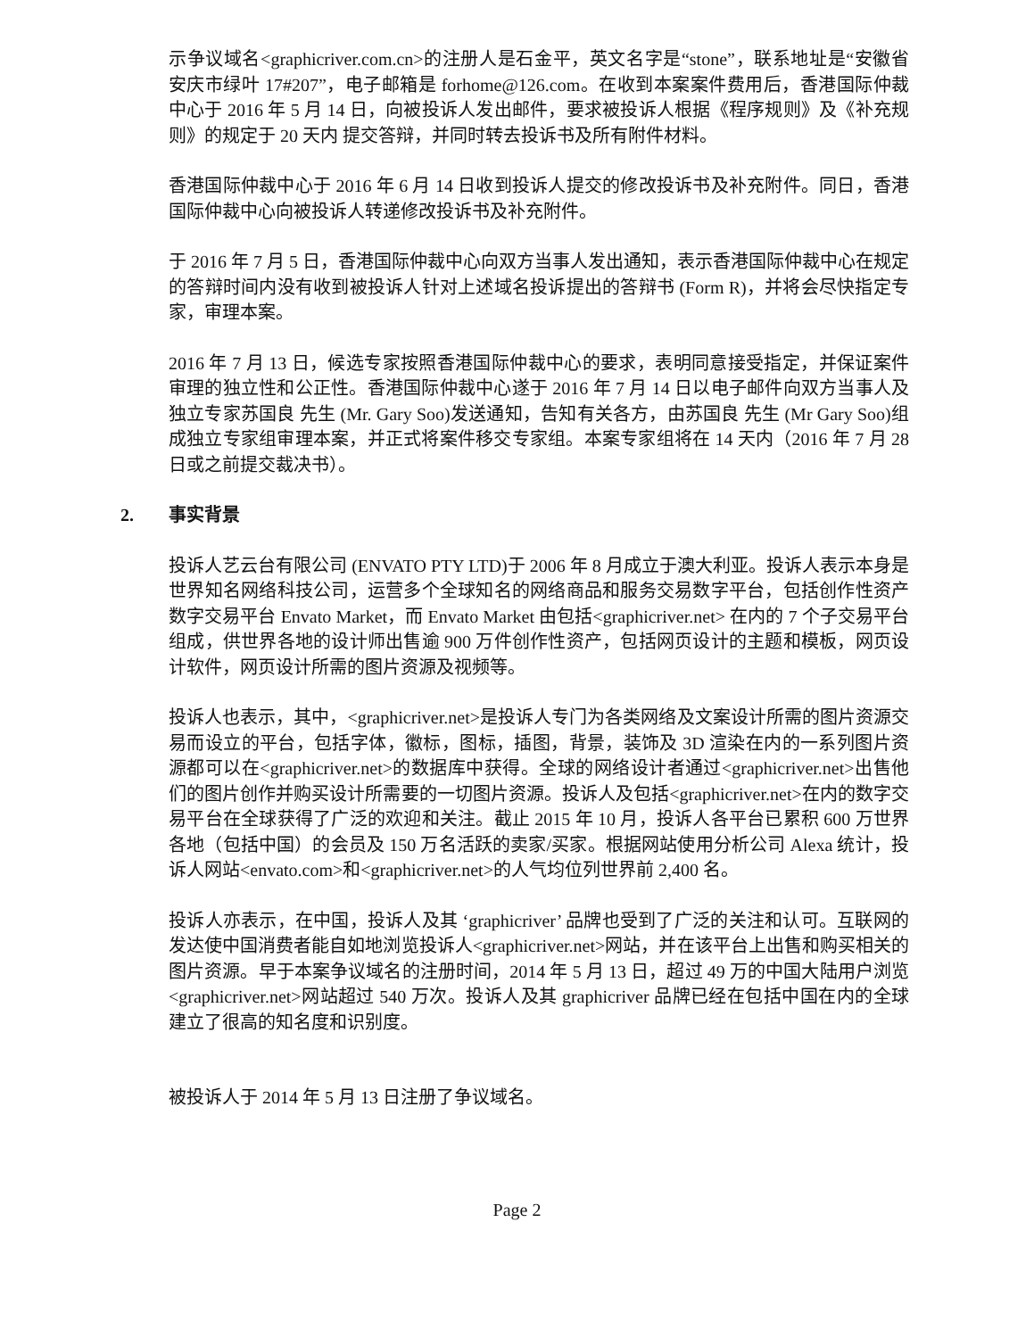示争议域名<graphicriver.com.cn>的注册人是石金平，英文名字是“stone”，联系地址是“安徽省安庆市绿叶 17#207”，电子邮箱是 forhome@126.com。在收到本案案件费用后，香港国际仲裁中心于 2016 年 5 月 14 日，向被投诉人发出邮件，要求被投诉人根据《程序规则》及《补充规则》的规定于 20 天内 提交答辩，并同时转去投诉书及所有附件材料。
香港国际仲裁中心于 2016 年 6 月 14 日收到投诉人提交的修改投诉书及补充附件。同日，香港国际仲裁中心向被投诉人转递修改投诉书及补充附件。
于 2016 年 7 月 5 日，香港国际仲裁中心向双方当事人发出通知，表示香港国际仲裁中心在规定的答辩时间内没有收到被投诉人针对上述域名投诉提出的答辩书 (Form R)，并将会尽快指定专家，审理本案。
2016 年 7 月 13 日，候选专家按照香港国际仲裁中心的要求，表明同意接受指定，并保证案件审理的独立性和公正性。香港国际仲裁中心遂于 2016 年 7 月 14 日以电子邮件向双方当事人及独立专家苏国良 先生 (Mr. Gary Soo)发送通知，告知有关各方，由苏国良 先生 (Mr Gary Soo)组成独立专家组审理本案，并正式将案件移交专家组。本案专家组将在 14 天内（2016 年 7 月 28 日或之前提交裁决书）。
2. 事实背景
投诉人艺云台有限公司 (ENVATO PTY LTD)于 2006 年 8 月成立于澳大利亚。投诉人表示本身是世界知名网络科技公司，运营多个全球知名的网络商品和服务交易数字平台，包括创作性资产数字交易平台 Envato Market，而 Envato Market 由包括<graphicriver.net> 在内的 7 个子交易平台组成，供世界各地的设计师出售逾 900 万件创作性资产，包括网页设计的主题和模板，网页设计软件，网页设计所需的图片资源及视频等。
投诉人也表示，其中，<graphicriver.net>是投诉人专门为各类网络及文案设计所需的图片资源交易而设立的平台，包括字体，徽标，图标，插图，背景，装饰及 3D 渲染在内的一系列图片资源都可以在<graphicriver.net>的数据库中获得。全球的网络设计者通过<graphicriver.net>出售他们的图片创作并购买设计所需要的一切图片资源。投诉人及包括<graphicriver.net>在内的数字交易平台在全球获得了广泛的欢迎和关注。截止 2015 年 10 月，投诉人各平台已累积 600 万世界各地（包括中国）的会员及 150 万名活跃的卖家/买家。根据网站使用分析公司 Alexa 统计，投诉人网站<envato.com>和<graphicriver.net>的人气均位列世界前 2,400 名。
投诉人亦表示，在中国，投诉人及其 ‘graphicriver’ 品牌也受到了广泛的关注和认可。互联网的发达使中国消费者能自如地浏览投诉人<graphicriver.net>网站，并在该平台上出售和购买相关的图片资源。早于本案争议域名的注册时间，2014 年 5 月 13 日，超过 49 万的中国大陆用户浏览<graphicriver.net>网站超过 540 万次。投诉人及其 graphicriver 品牌已经在包括中国在内的全球建立了很高的知名度和识别度。
被投诉人于 2014 年 5 月 13 日注册了争议域名。
Page 2